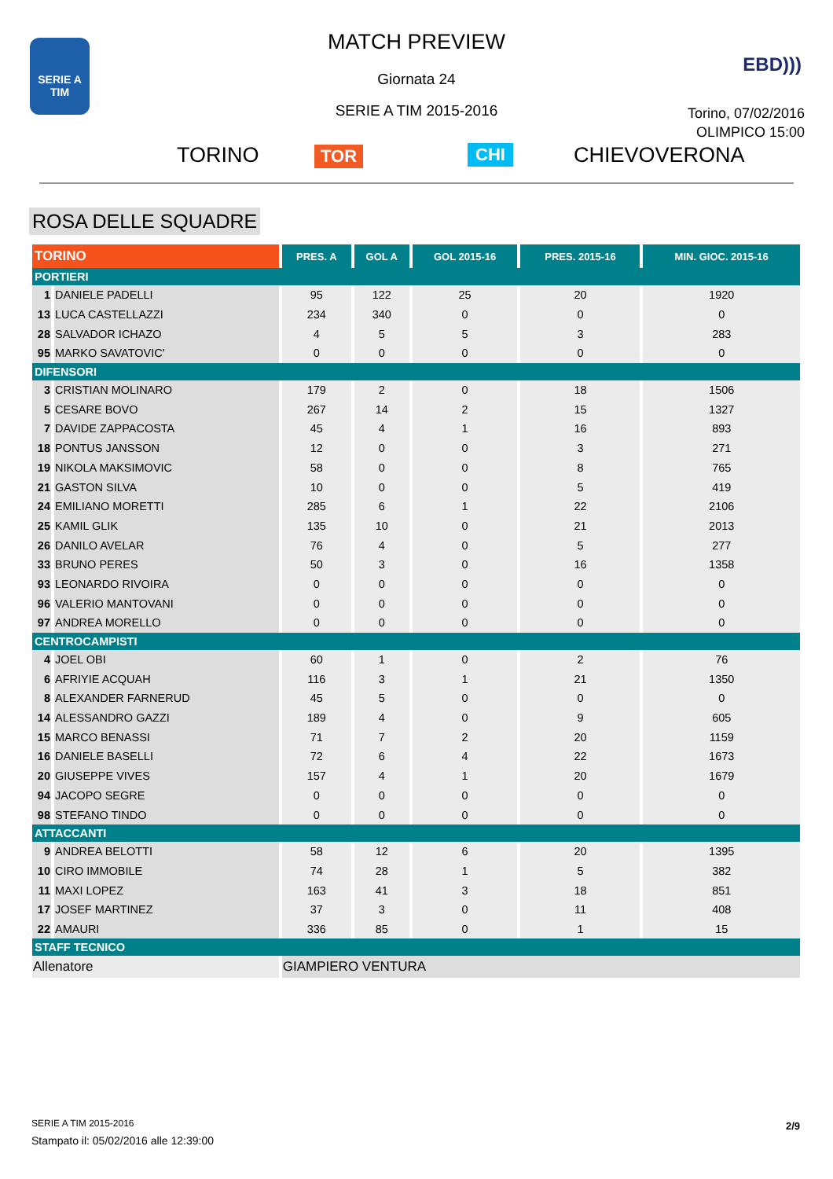SERIE A
TIM
MATCH PREVIEW
Giornata 24
SERIE A TIM 2015-2016
EBD)))
Torino, 07/02/2016
OLIMPICO 15:00
TORINO TOR CHI CHIEVOVERONA
ROSA DELLE SQUADRE
| TORINO | | PRES. A | GOL A | GOL 2015-16 | PRES. 2015-16 | MIN. GIOC. 2015-16 |
| --- | --- | --- | --- | --- | --- | --- |
| PORTIERI | | | | | | |
| 1 | DANIELE PADELLI | 95 | 122 | 25 | 20 | 1920 |
| 13 | LUCA CASTELLAZZI | 234 | 340 | 0 | 0 | 0 |
| 28 | SALVADOR ICHAZO | 4 | 5 | 5 | 3 | 283 |
| 95 | MARKO SAVATOVIC' | 0 | 0 | 0 | 0 | 0 |
| DIFENSORI | | | | | | |
| 3 | CRISTIAN MOLINARO | 179 | 2 | 0 | 18 | 1506 |
| 5 | CESARE BOVO | 267 | 14 | 2 | 15 | 1327 |
| 7 | DAVIDE ZAPPACOSTA | 45 | 4 | 1 | 16 | 893 |
| 18 | PONTUS JANSSON | 12 | 0 | 0 | 3 | 271 |
| 19 | NIKOLA MAKSIMOVIC | 58 | 0 | 0 | 8 | 765 |
| 21 | GASTON SILVA | 10 | 0 | 0 | 5 | 419 |
| 24 | EMILIANO MORETTI | 285 | 6 | 1 | 22 | 2106 |
| 25 | KAMIL GLIK | 135 | 10 | 0 | 21 | 2013 |
| 26 | DANILO AVELAR | 76 | 4 | 0 | 5 | 277 |
| 33 | BRUNO PERES | 50 | 3 | 0 | 16 | 1358 |
| 93 | LEONARDO RIVOIRA | 0 | 0 | 0 | 0 | 0 |
| 96 | VALERIO MANTOVANI | 0 | 0 | 0 | 0 | 0 |
| 97 | ANDREA MORELLO | 0 | 0 | 0 | 0 | 0 |
| CENTROCAMPISTI | | | | | | |
| 4 | JOEL OBI | 60 | 1 | 0 | 2 | 76 |
| 6 | AFRIYIE ACQUAH | 116 | 3 | 1 | 21 | 1350 |
| 8 | ALEXANDER FARNERUD | 45 | 5 | 0 | 0 | 0 |
| 14 | ALESSANDRO GAZZI | 189 | 4 | 0 | 9 | 605 |
| 15 | MARCO BENASSI | 71 | 7 | 2 | 20 | 1159 |
| 16 | DANIELE BASELLI | 72 | 6 | 4 | 22 | 1673 |
| 20 | GIUSEPPE VIVES | 157 | 4 | 1 | 20 | 1679 |
| 94 | JACOPO SEGRE | 0 | 0 | 0 | 0 | 0 |
| 98 | STEFANO TINDO | 0 | 0 | 0 | 0 | 0 |
| ATTACCANTI | | | | | | |
| 9 | ANDREA BELOTTI | 58 | 12 | 6 | 20 | 1395 |
| 10 | CIRO IMMOBILE | 74 | 28 | 1 | 5 | 382 |
| 11 | MAXI LOPEZ | 163 | 41 | 3 | 18 | 851 |
| 17 | JOSEF MARTINEZ | 37 | 3 | 0 | 11 | 408 |
| 22 | AMAURI | 336 | 85 | 0 | 1 | 15 |
| STAFF TECNICO | | | | | | |
| Allenatore | | GIAMPIERO VENTURA | | | | |
SERIE A TIM 2015-2016
Stampato il: 05/02/2016 alle 12:39:00
2/9